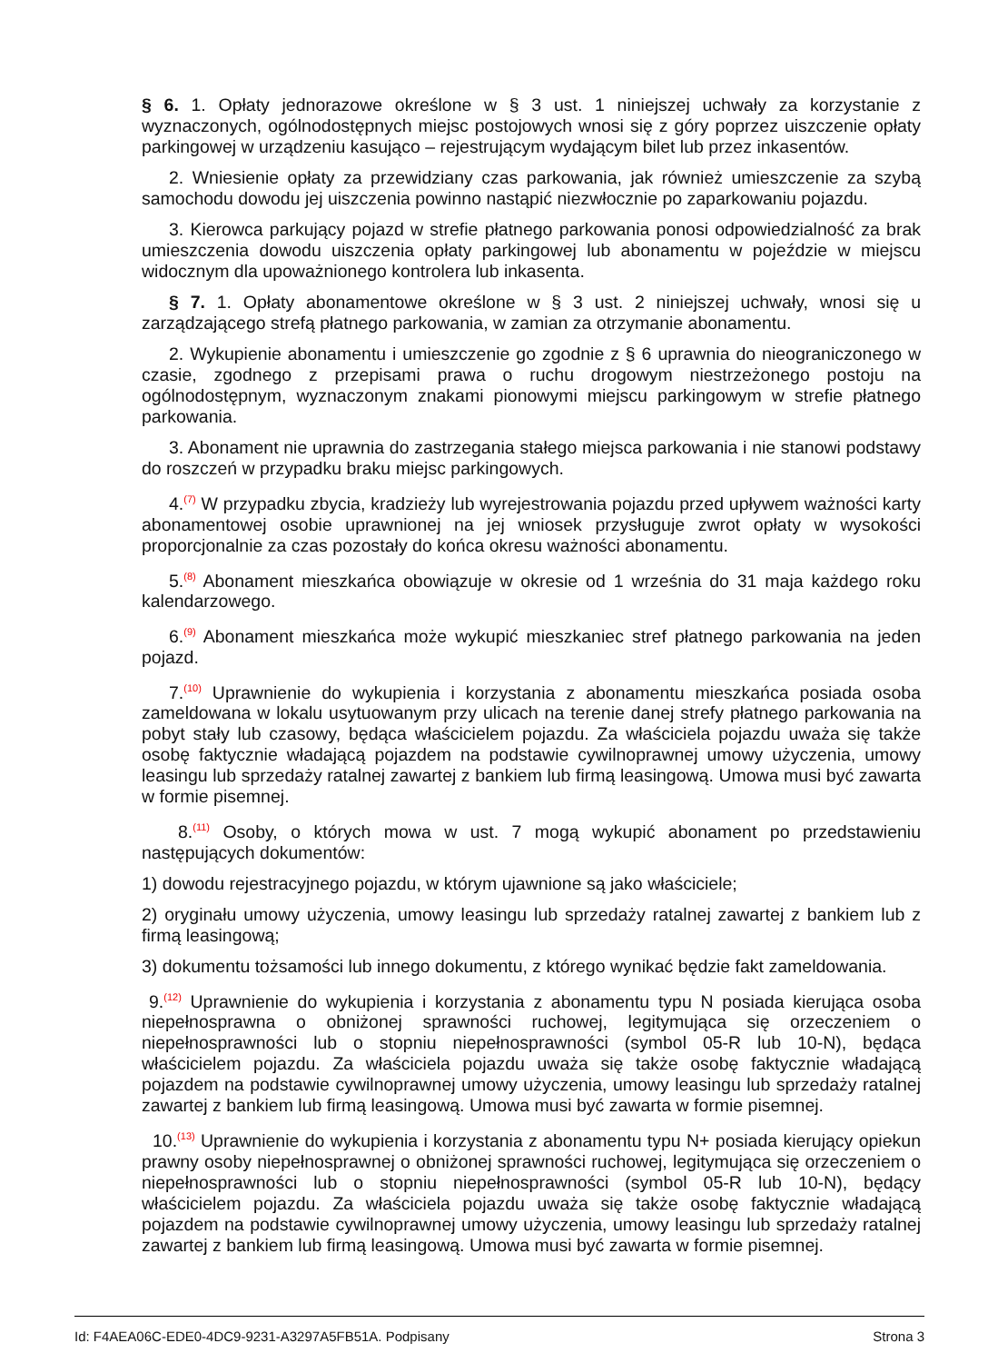§ 6. 1. Opłaty jednorazowe określone w § 3 ust. 1 niniejszej uchwały za korzystanie z wyznaczonych, ogólnodostępnych miejsc postojowych wnosi się z góry poprzez uiszczenie opłaty parkingowej w urządzeniu kasująco – rejestrującym wydającym bilet lub przez inkasentów.
2. Wniesienie opłaty za przewidziany czas parkowania, jak również umieszczenie za szybą samochodu dowodu jej uiszczenia powinno nastąpić niezwłocznie po zaparkowaniu pojazdu.
3. Kierowca parkujący pojazd w strefie płatnego parkowania ponosi odpowiedzialność za brak umieszczenia dowodu uiszczenia opłaty parkingowej lub abonamentu w pojeździe w miejscu widocznym dla upoważnionego kontrolera lub inkasenta.
§ 7. 1. Opłaty abonamentowe określone w § 3 ust. 2 niniejszej uchwały, wnosi się u zarządzającego strefą płatnego parkowania, w zamian za otrzymanie abonamentu.
2. Wykupienie abonamentu i umieszczenie go zgodnie z § 6 uprawnia do nieograniczonego w czasie, zgodnego z przepisami prawa o ruchu drogowym niestrzeżonego postoju na ogólnodostępnym, wyznaczonym znakami pionowymi miejscu parkingowym w strefie płatnego parkowania.
3. Abonament nie uprawnia do zastrzegania stałego miejsca parkowania i nie stanowi podstawy do roszczeń w przypadku braku miejsc parkingowych.
4.<sup>(7)</sup> W przypadku zbycia, kradzieży lub wyrejestrowania pojazdu przed upływem ważności karty abonamentowej osobie uprawnionej na jej wniosek przysługuje zwrot opłaty w wysokości proporcjonalnie za czas pozostały do końca okresu ważności abonamentu.
5.<sup>(8)</sup> Abonament mieszkańca obowiązuje w okresie od 1 września do 31 maja każdego roku kalendarzowego.
6.<sup>(9)</sup> Abonament mieszkańca może wykupić mieszkaniec stref płatnego parkowania na jeden pojazd.
7.<sup>(10)</sup> Uprawnienie do wykupienia i korzystania z abonamentu mieszkańca posiada osoba zameldowana w lokalu usytuowanym przy ulicach na terenie danej strefy płatnego parkowania na pobyt stały lub czasowy, będąca właścicielem pojazdu. Za właściciela pojazdu uważa się także osobę faktycznie władającą pojazdem na podstawie cywilnoprawnej umowy użyczenia, umowy leasingu lub sprzedaży ratalnej zawartej z bankiem lub firmą leasingową. Umowa musi być zawarta w formie pisemnej.
8.<sup>(11)</sup> Osoby, o których mowa w ust. 7 mogą wykupić abonament po przedstawieniu następujących dokumentów:
1) dowodu rejestracyjnego pojazdu, w którym ujawnione są jako właściciele;
2) oryginału umowy użyczenia, umowy leasingu lub sprzedaży ratalnej zawartej z bankiem lub z firmą leasingową;
3) dokumentu tożsamości lub innego dokumentu, z którego wynikać będzie fakt zameldowania.
9.<sup>(12)</sup> Uprawnienie do wykupienia i korzystania z abonamentu typu N posiada kierująca osoba niepełnosprawna o obniżonej sprawności ruchowej, legitymująca się orzeczeniem o niepełnosprawności lub o stopniu niepełnosprawności (symbol 05-R lub 10-N), będąca właścicielem pojazdu. Za właściciela pojazdu uważa się także osobę faktycznie władającą pojazdem na podstawie cywilnoprawnej umowy użyczenia, umowy leasingu lub sprzedaży ratalnej zawartej z bankiem lub firmą leasingową. Umowa musi być zawarta w formie pisemnej.
10.<sup>(13)</sup> Uprawnienie do wykupienia i korzystania z abonamentu typu N+ posiada kierujący opiekun prawny osoby niepełnosprawnej o obniżonej sprawności ruchowej, legitymująca się orzeczeniem o niepełnosprawności lub o stopniu niepełnosprawności (symbol 05-R lub 10-N), będący właścicielem pojazdu. Za właściciela pojazdu uważa się także osobę faktycznie władającą pojazdem na podstawie cywilnoprawnej umowy użyczenia, umowy leasingu lub sprzedaży ratalnej zawartej z bankiem lub firmą leasingową. Umowa musi być zawarta w formie pisemnej.
Id: F4AEA06C-EDE0-4DC9-9231-A3297A5FB51A. Podpisany Strona 3